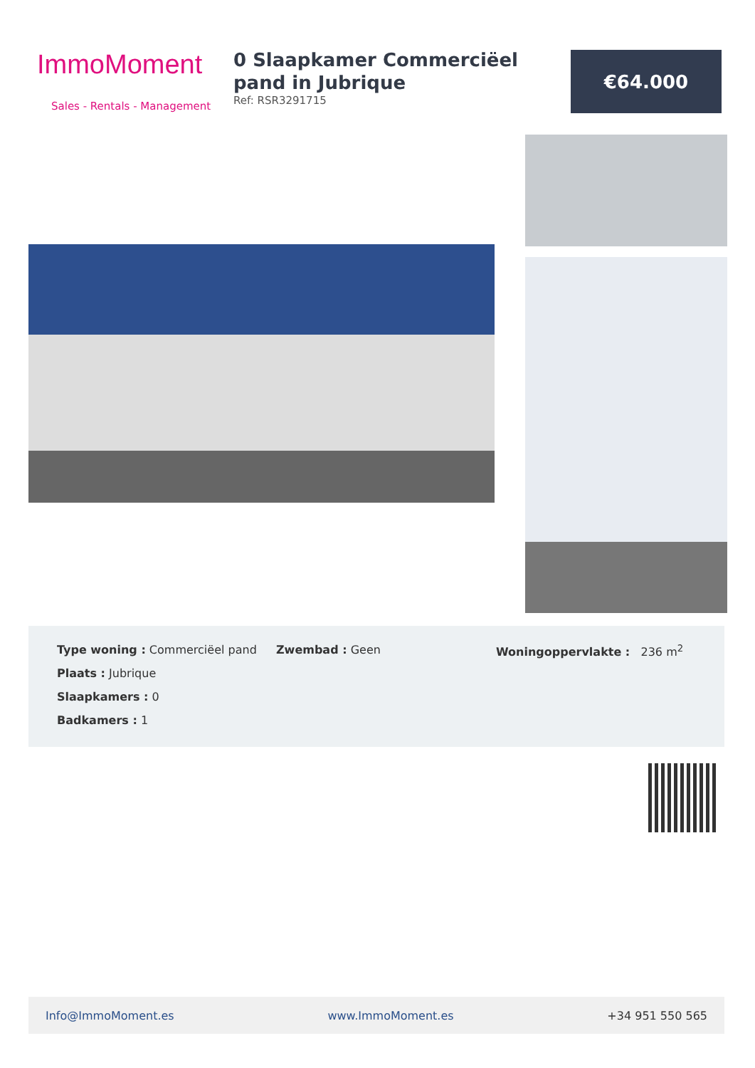ImmoMoment
Sales - Rentals - Management
0 Slaapkamer Commerciëel pand in Jubrique
Ref: RSR3291715
€64.000
Type woning : Commerciëel pand Zwembad : Geen Woningoppervlakte : 236 m<sup>2</sup>
Plaats : Jubrique
Slaapkamers : 0
Badkamers : 1
Info@ImmoMoment.es www.ImmoMoment.es +34 951 550 565